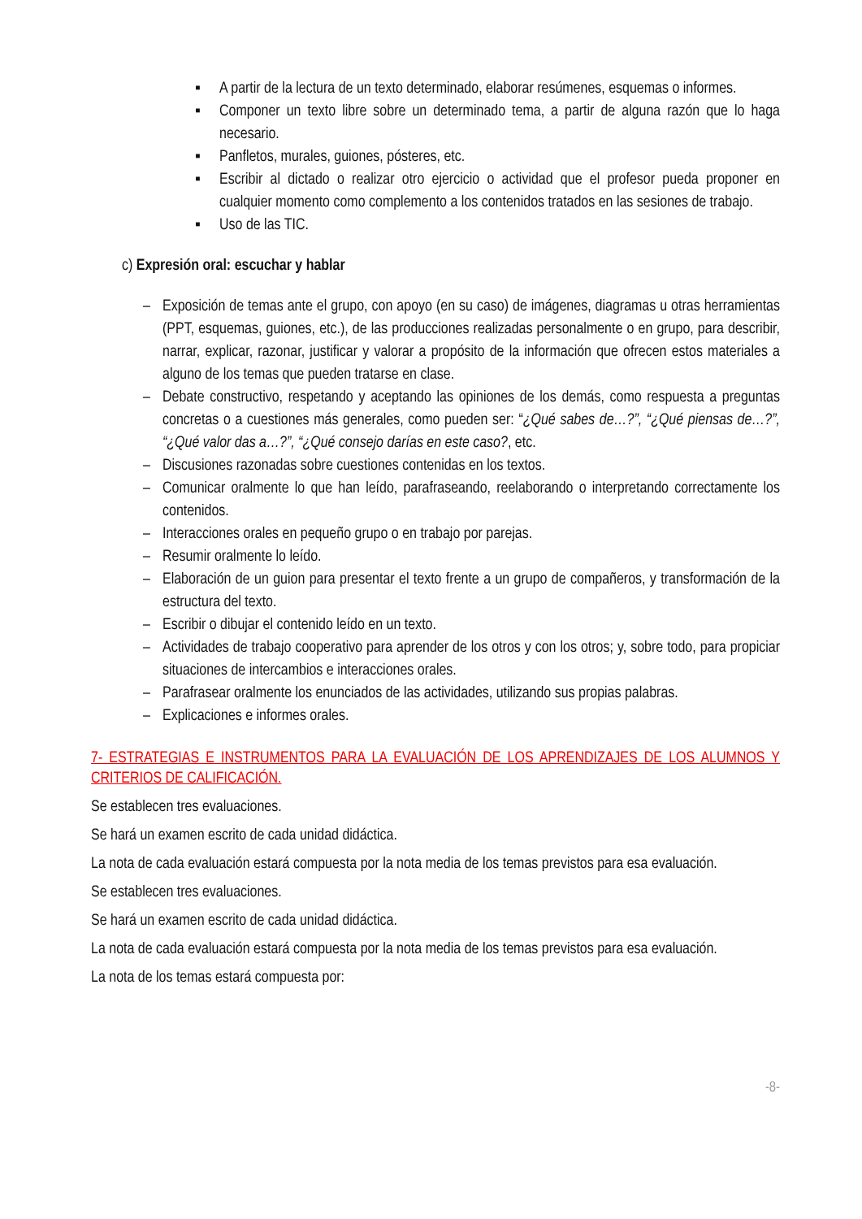▪ A partir de la lectura de un texto determinado, elaborar resúmenes, esquemas o informes.
▪ Componer un texto libre sobre un determinado tema, a partir de alguna razón que lo haga necesario.
▪ Panfletos, murales, guiones, pósteres, etc.
▪ Escribir al dictado o realizar otro ejercicio o actividad que el profesor pueda proponer en cualquier momento como complemento a los contenidos tratados en las sesiones de trabajo.
▪ Uso de las TIC.
c) Expresión oral: escuchar y hablar
– Exposición de temas ante el grupo, con apoyo (en su caso) de imágenes, diagramas u otras herramientas (PPT, esquemas, guiones, etc.), de las producciones realizadas personalmente o en grupo, para describir, narrar, explicar, razonar, justificar y valorar a propósito de la información que ofrecen estos materiales a alguno de los temas que pueden tratarse en clase.
– Debate constructivo, respetando y aceptando las opiniones de los demás, como respuesta a preguntas concretas o a cuestiones más generales, como pueden ser: “¿Qué sabes de…?”, “¿Qué piensas de…?”, “¿Qué valor das a…?”, “¿Qué consejo darías en este caso?, etc.
– Discusiones razonadas sobre cuestiones contenidas en los textos.
– Comunicar oralmente lo que han leído, parafraseando, reelaborando o interpretando correctamente los contenidos.
– Interacciones orales en pequeño grupo o en trabajo por parejas.
– Resumir oralmente lo leído.
– Elaboración de un guion para presentar el texto frente a un grupo de compañeros, y transformación de la estructura del texto.
– Escribir o dibujar el contenido leído en un texto.
– Actividades de trabajo cooperativo para aprender de los otros y con los otros; y, sobre todo, para propiciar situaciones de intercambios e interacciones orales.
– Parafrasear oralmente los enunciados de las actividades, utilizando sus propias palabras.
– Explicaciones e informes orales.
7- ESTRATEGIAS E INSTRUMENTOS PARA LA EVALUACIÓN DE LOS APRENDIZAJES DE LOS ALUMNOS Y CRITERIOS DE CALIFICACIÓN.
Se establecen tres evaluaciones.
Se hará un examen escrito de cada unidad didáctica.
La nota de cada evaluación estará compuesta por la nota media de los temas previstos para esa evaluación.
Se establecen tres evaluaciones.
Se hará un examen escrito de cada unidad didáctica.
La nota de cada evaluación estará compuesta por la nota media de los temas previstos para esa evaluación.
La nota de los temas estará compuesta por:
-8-